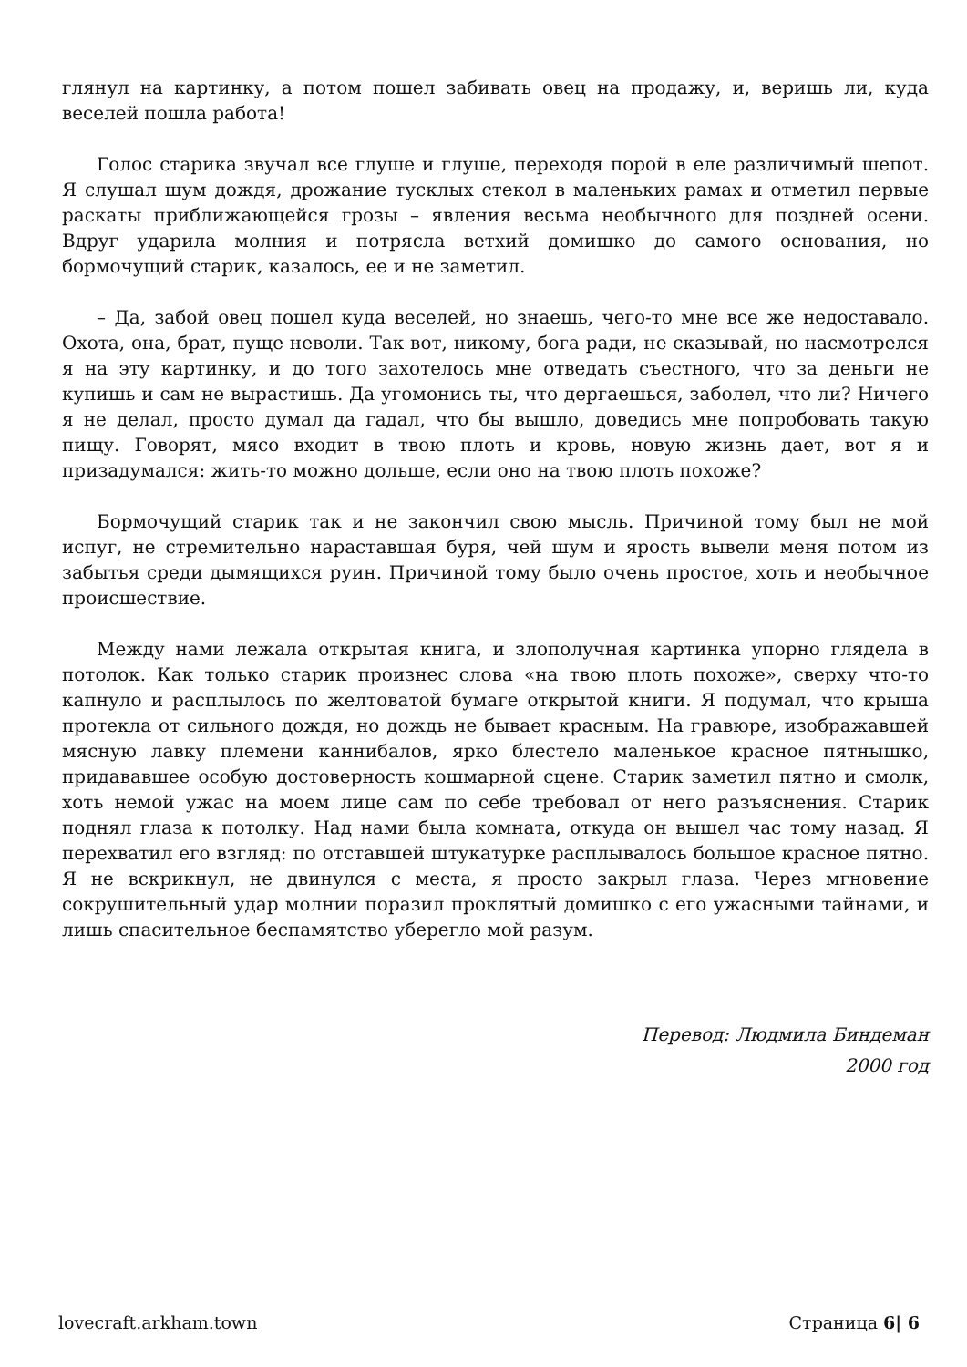глянул на картинку, а потом пошел забивать овец на продажу, и, веришь ли, куда веселей пошла работа!
Голос старика звучал все глуше и глуше, переходя порой в еле различимый шепот. Я слушал шум дождя, дрожание тусклых стекол в маленьких рамах и отметил первые раскаты приближающейся грозы – явления весьма необычного для поздней осени. Вдруг ударила молния и потрясла ветхий домишко до самого основания, но бормочущий старик, казалось, ее и не заметил.
– Да, забой овец пошел куда веселей, но знаешь, чего-то мне все же недоставало. Охота, она, брат, пуще неволи. Так вот, никому, бога ради, не сказывай, но насмотрелся я на эту картинку, и до того захотелось мне отведать съестного, что за деньги не купишь и сам не вырастишь. Да угомонись ты, что дергаешься, заболел, что ли? Ничего я не делал, просто думал да гадал, что бы вышло, доведись мне попробовать такую пищу. Говорят, мясо входит в твою плоть и кровь, новую жизнь дает, вот я и призадумался: жить-то можно дольше, если оно на твою плоть похоже?
Бормочущий старик так и не закончил свою мысль. Причиной тому был не мой испуг, не стремительно нараставшая буря, чей шум и ярость вывели меня потом из забытья среди дымящихся руин. Причиной тому было очень простое, хоть и необычное происшествие.
Между нами лежала открытая книга, и злополучная картинка упорно глядела в потолок. Как только старик произнес слова «на твою плоть похоже», сверху что-то капнуло и расплылось по желтоватой бумаге открытой книги. Я подумал, что крыша протекла от сильного дождя, но дождь не бывает красным. На гравюре, изображавшей мясную лавку племени каннибалов, ярко блестело маленькое красное пятнышко, придававшее особую достоверность кошмарной сцене. Старик заметил пятно и смолк, хоть немой ужас на моем лице сам по себе требовал от него разъяснения. Старик поднял глаза к потолку. Над нами была комната, откуда он вышел час тому назад. Я перехватил его взгляд: по отставшей штукатурке расплывалось большое красное пятно. Я не вскрикнул, не двинулся с места, я просто закрыл глаза. Через мгновение сокрушительный удар молнии поразил проклятый домишко с его ужасными тайнами, и лишь спасительное беспамятство уберегло мой разум.
Перевод: Людмила Биндеман
2000 год
lovecraft.arkham.town Страница 6| 6